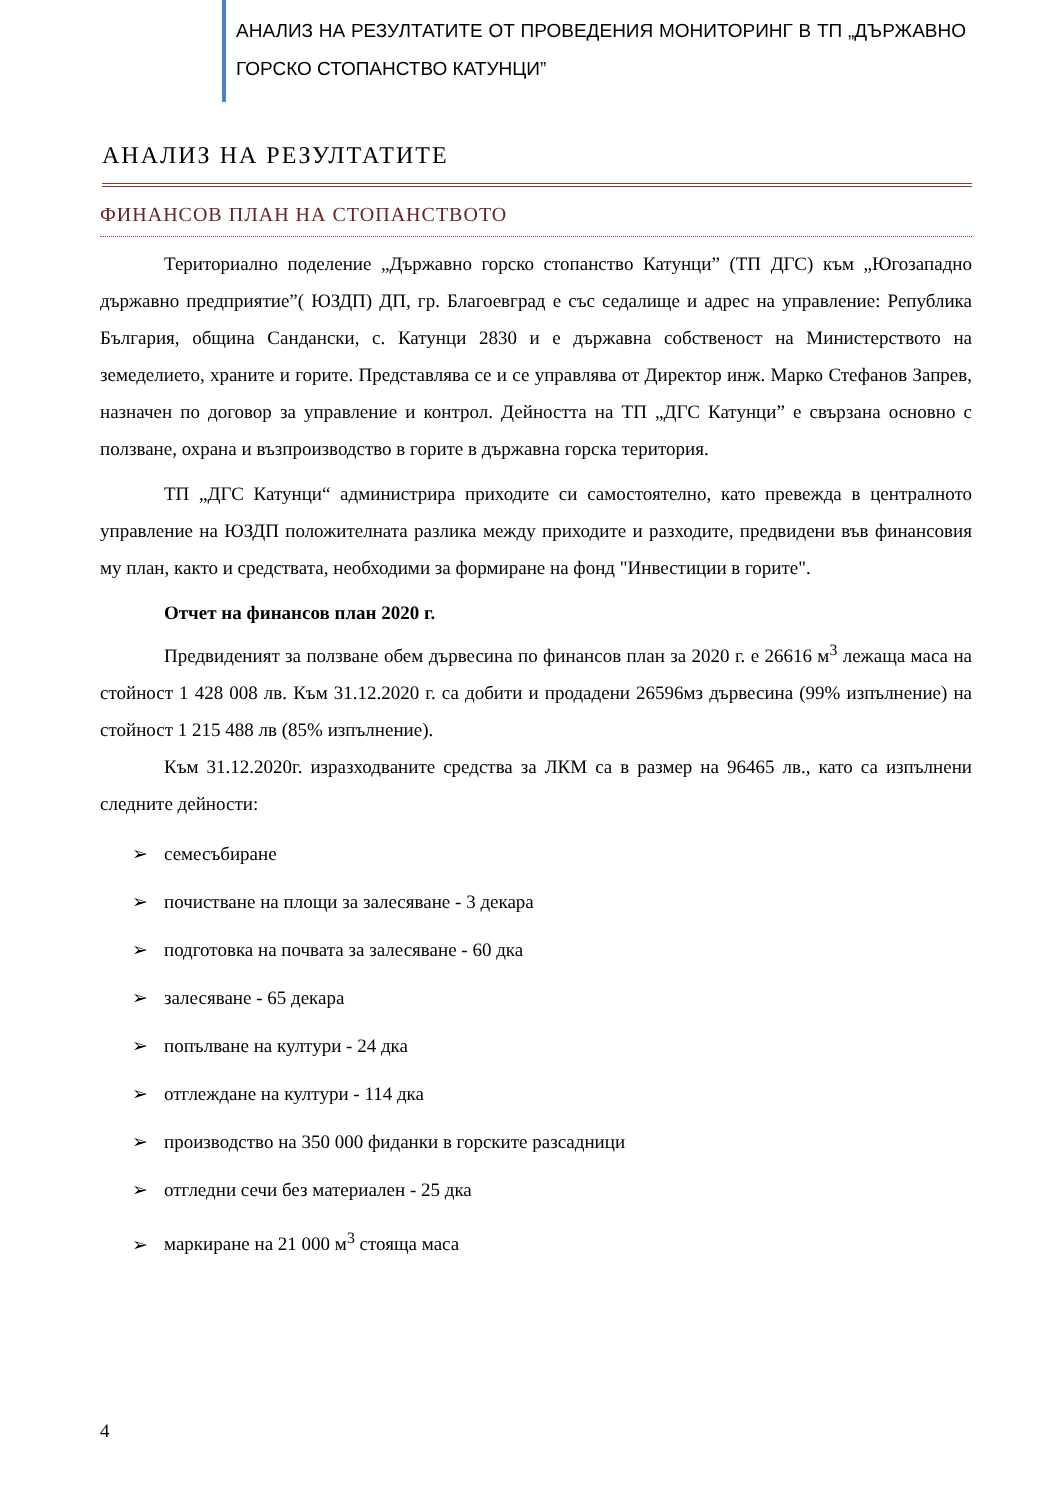АНАЛИЗ НА РЕЗУЛТАТИТЕ ОТ ПРОВЕДЕНИЯ МОНИТОРИНГ В ТП „ДЪРЖАВНО ГОРСКО СТОПАНСТВО КАТУНЦИ”
АНАЛИЗ НА РЕЗУЛТАТИТЕ
ФИНАНСОВ ПЛАН НА СТОПАНСТВОТО
Териториално поделение „Държавно горско стопанство Катунци” (ТП ДГС) към „Югозападно държавно предприятие”( ЮЗДП) ДП, гр. Благоевград е със седалище и адрес на управление: Република България, община Сандански, с. Катунци 2830 и е държавна собственост на Министерството на земеделието, храните и горите. Представлява се и се управлява от Директор инж. Марко Стефанов Запрев, назначен по договор за управление и контрол. Дейността на ТП „ДГС Катунци” е свързана основно с ползване, охрана и възпроизводство в горите в държавна горска територия.
ТП „ДГС Катунци“ администрира приходите си самостоятелно, като превежда в централното управление на ЮЗДП положителната разлика между приходите и разходите, предвидени във финансовия му план, както и средствата, необходими за формиране на фонд "Инвестиции в горите".
Отчет на финансов план 2020 г.
Предвиденият за ползване обем дървесина по финансов план за 2020 г. е 26616 м<sup>3</sup> лежаща маса на стойност 1 428 008 лв. Към 31.12.2020 г. са добити и продадени 26596мз дървесина (99% изпълнение) на стойност 1 215 488 лв (85% изпълнение).
Към 31.12.2020г. изразходваните средства за ЛКМ са в размер на 96465 лв., като са изпълнени следните дейности:
➢ семесъбиране
➢ почистване на площи за залесяване - 3 декара
➢ подготовка на почвата за залесяване - 60 дка
➢ залесяване - 65 декара
➢ попълване на култури - 24 дка
➢ отглеждане на култури - 114 дка
➢ производство на 350 000 фиданки в горските разсадници
➢ отгледни сечи без материален - 25 дка
➢ маркиране на 21 000 м<sup>3</sup> стояща маса
4